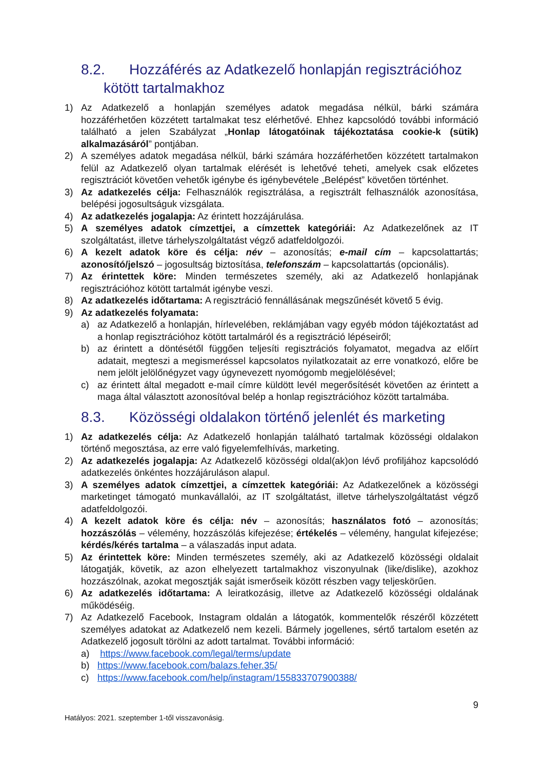8.2. Hozzáférés az Adatkezelő honlapján regisztrációhoz
kötött tartalmakhoz
1) Az Adatkezelő a honlapján személyes adatok megadása nélkül, bárki számára hozzáférhetően közzétett tartalmakat tesz elérhetővé. Ehhez kapcsolódó további információ található a jelen Szabályzat „Honlap látogatóinak tájékoztatása cookie-k (sütik) alkalmazásáról” pontjában.
2) A személyes adatok megadása nélkül, bárki számára hozzáférhetően közzétett tartalmakon felül az Adatkezelő olyan tartalmak elérését is lehetővé teheti, amelyek csak előzetes regisztrációt követően vehetők igénybe és igénybevétele „Belépést” követően történhet.
3) Az adatkezelés célja: Felhasználók regisztrálása, a regisztrált felhasználók azonosítása, belépési jogosultságuk vizsgálata.
4) Az adatkezelés jogalapja: Az érintett hozzájárulása.
5) A személyes adatok címzettjei, a címzettek kategóriái: Az Adatkezelőnek az IT szolgáltatást, illetve tárhelyszolgáltatást végző adatfeldolgozói.
6) A kezelt adatok köre és célja: név – azonosítás; e-mail cím – kapcsolattartás; azonosító/jelszó – jogosultság biztosítása, telefonszám – kapcsolattartás (opcionális).
7) Az érintettek köre: Minden természetes személy, aki az Adatkezelő honlapjának regisztrációhoz kötött tartalmát igénybe veszi.
8) Az adatkezelés időtartama: A regisztráció fennállásának megszűnését követő 5 évig.
9) Az adatkezelés folyamata:
a) az Adatkezelő a honlapján, hírlevelében, reklámjában vagy egyéb módon tájékoztatást ad a honlap regisztrációhoz kötött tartalmáról és a regisztráció lépéseiről;
b) az érintett a döntésétől függően teljesíti regisztrációs folyamatot, megadva az előírt adatait, megteszi a megismeréssel kapcsolatos nyilatkozatait az erre vonatkozó, előre be nem jelölt jelölőnégyzet vagy úgynevezett nyomógomb megjelölésével;
c) az érintett által megadott e-mail címre küldött levél megerősítését követően az érintett a maga által választott azonosítóval belép a honlap regisztrációhoz között tartalmába.
8.3. Közösségi oldalakon történő jelenlét és marketing
1) Az adatkezelés célja: Az Adatkezelő honlapján található tartalmak közösségi oldalakon történő megosztása, az erre való figyelemfelhívás, marketing.
2) Az adatkezelés jogalapja: Az Adatkezelő közösségi oldal(ak)on lévő profiljához kapcsolódó adatkezelés önkéntes hozzájáruláson alapul.
3) A személyes adatok címzettjei, a címzettek kategóriái: Az Adatkezelőnek a közösségi marketinget támogató munkavállalói, az IT szolgáltatást, illetve tárhelyszolgáltatást végző adatfeldolgozói.
4) A kezelt adatok köre és célja: név – azonosítás; használatos fotó – azonosítás; hozzászólás – vélemény, hozzászólás kifejezése; értékelés – vélemény, hangulat kifejezése; kérdés/kérés tartalma – a válaszadás input adata.
5) Az érintettek köre: Minden természetes személy, aki az Adatkezelő közösségi oldalait látogatják, követik, az azon elhelyezett tartalmakhoz viszonyulnak (like/dislike), azokhoz hozzászólnak, azokat megosztják saját ismerőseik között részben vagy teljeskörűen.
6) Az adatkezelés időtartama: A leiratkozásig, illetve az Adatkezelő közösségi oldalának működéséig.
7) Az Adatkezelő Facebook, Instagram oldalán a látogatók, kommentelők részéről közzétett személyes adatokat az Adatkezelő nem kezeli. Bármely jogellenes, sértő tartalom esetén az Adatkezelő jogosult törölni az adott tartalmat. További információ:
a) https://www.facebook.com/legal/terms/update
b) https://www.facebook.com/balazs.feher.35/
c) https://www.facebook.com/help/instagram/155833707900388/
9
Hatályos: 2021. szeptember 1-től visszavonásig.